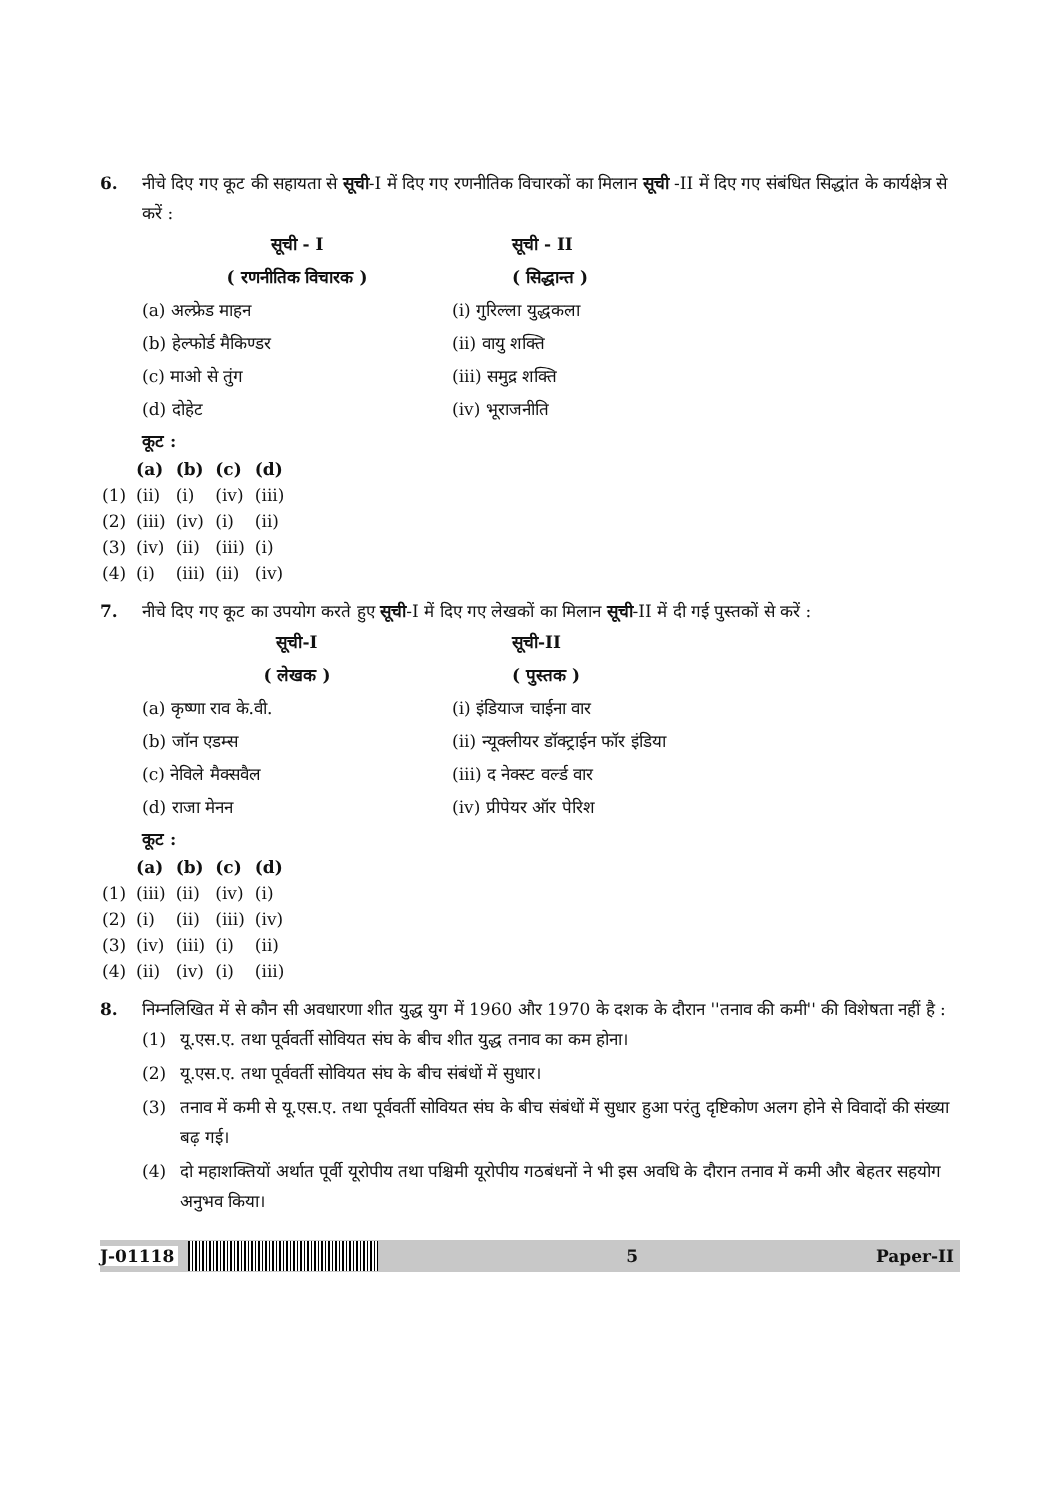6. नीचे दिए गए कूट की सहायता से सूची-I में दिए गए रणनीतिक विचारकों का मिलान सूची -II में दिए गए संबंधित सिद्धांत के कार्यक्षेत्र से करें :
सूची - I
( रणनीतिक विचारक )
सूची - II
( सिद्धान्त )
(a) अल्फ्रेड माहन
(i) गुरिल्ला युद्धकला
(b) हेल्फोर्ड मैकिण्डर
(ii) वायु शक्ति
(c) माओ से तुंग
(iii) समुद्र शक्ति
(d) दोहेट
(iv) भूराजनीति
कूट :
| | (a) | (b) | (c) | (d) |
| --- | --- | --- | --- | --- |
| (1) | (ii) | (i) | (iv) | (iii) |
| (2) | (iii) | (iv) | (i) | (ii) |
| (3) | (iv) | (ii) | (iii) | (i) |
| (4) | (i) | (iii) | (ii) | (iv) |
7. नीचे दिए गए कूट का उपयोग करते हुए सूची-I में दिए गए लेखकों का मिलान सूची-II में दी गई पुस्तकों से करें :
सूची-I
( लेखक )
सूची-II
( पुस्तक )
(a) कृष्णा राव के.वी.
(i) इंडियाज चाईना वार
(b) जॉन एडम्स
(ii) न्यूक्लीयर डॉक्ट्राईन फॉर इंडिया
(c) नेविले मैक्सवैल
(iii) द नेक्स्ट वर्ल्ड वार
(d) राजा मेनन
(iv) प्रीपेयर ऑर पेरिश
कूट :
| | (a) | (b) | (c) | (d) |
| --- | --- | --- | --- | --- |
| (1) | (iii) | (ii) | (iv) | (i) |
| (2) | (i) | (ii) | (iii) | (iv) |
| (3) | (iv) | (iii) | (i) | (ii) |
| (4) | (ii) | (iv) | (i) | (iii) |
8. निम्नलिखित में से कौन सी अवधारणा शीत युद्ध युग में 1960 और 1970 के दशक के दौरान ''तनाव की कमी'' की विशेषता नहीं है :
(1) यू.एस.ए. तथा पूर्ववर्ती सोवियत संघ के बीच शीत युद्ध तनाव का कम होना।
(2) यू.एस.ए. तथा पूर्ववर्ती सोवियत संघ के बीच संबंधों में सुधार।
(3) तनाव में कमी से यू.एस.ए. तथा पूर्ववर्ती सोवियत संघ के बीच संबंधों में सुधार हुआ परंतु दृष्टिकोण अलग होने से विवादों की संख्या बढ़ गई।
(4) दो महाशक्तियों अर्थात पूर्वी यूरोपीय तथा पश्चिमी यूरोपीय गठबंधनों ने भी इस अवधि के दौरान तनाव में कमी और बेहतर सहयोग अनुभव किया।
J-01118 5 Paper-II